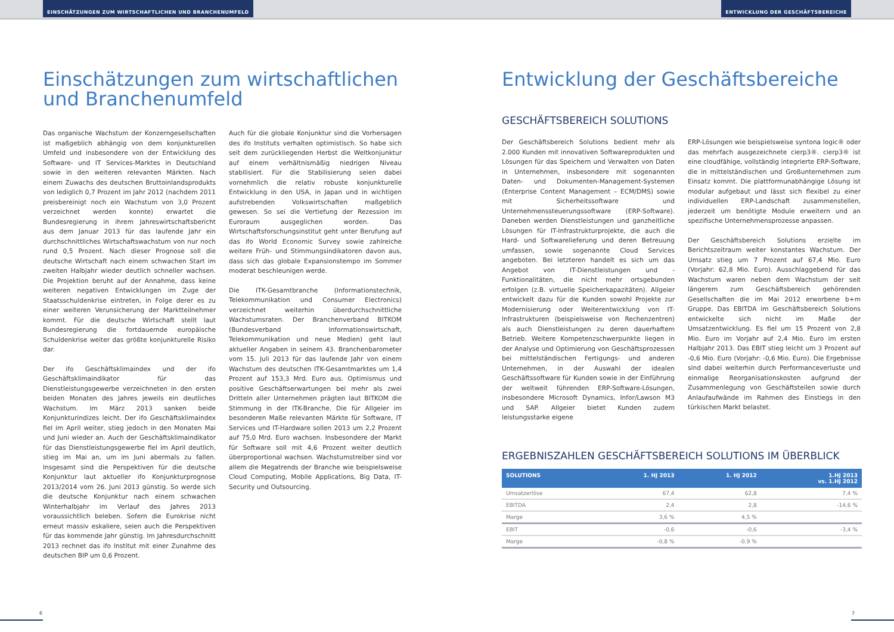EINSCHÄTZUNGEN ZUM WIRTSCHAFTLICHEN UND BRANCHENUMFELD
Einschätzungen zum wirtschaftlichen
und Branchenumfeld
Das organische Wachstum der Konzerngesellschaften ist maßgeblich abhängig von dem konjunkturellen Umfeld und insbesondere von der Entwicklung des Software- und IT Services-Marktes in Deutschland sowie in den weiteren relevanten Märkten. Nach einem Zuwachs des deutschen Bruttoinlandsprodukts von lediglich 0,7 Prozent im Jahr 2012 (nachdem 2011 preisbereinigt noch ein Wachstum von 3,0 Prozent verzeichnet werden konnte) erwartet die Bundesregierung in ihrem Jahreswirtschaftsbericht aus dem Januar 2013 für das laufende Jahr ein durchschnittliches Wirtschaftswachstum von nur noch rund 0,5 Prozent. Nach dieser Prognose soll die deutsche Wirtschaft nach einem schwachen Start im zweiten Halbjahr wieder deutlich schneller wachsen. Die Projektion beruht auf der Annahme, dass keine weiteren negativen Entwicklungen im Zuge der Staatsschuldenkrise eintreten, in Folge derer es zu einer weiteren Verunsicherung der Marktteilnehmer kommt. Für die deutsche Wirtschaft stellt laut Bundesregierung die fortdauernde europäische Schuldenkrise weiter das größte konjunkturelle Risiko dar.
Der ifo Geschäftsklimaindex und der ifo Geschäftsklimaindikator für das Dienstleistungsgewerbe verzeichneten in den ersten beiden Monaten des Jahres jeweils ein deutliches Wachstum. Im März 2013 sanken beide Konjunkturindizes leicht. Der ifo Geschäftsklimaindex fiel im April weiter, stieg jedoch in den Monaten Mai und Juni wieder an. Auch der Geschäftsklimaindikator für das Dienstleistungsgewerbe fiel im April deutlich, stieg im Mai an, um im Juni abermals zu fallen. Insgesamt sind die Perspektiven für die deutsche Konjunktur laut aktueller ifo Konjunkturprognose 2013/2014 vom 26. Juni 2013 günstig. So werde sich die deutsche Konjunktur nach einem schwachen Winterhalbjahr im Verlauf des Jahres 2013 voraussichtlich beleben. Sofern die Eurokrise nicht erneut massiv eskaliere, seien auch die Perspektiven für das kommende Jahr günstig. Im Jahresdurchschnitt 2013 rechnet das ifo Institut mit einer Zunahme des deutschen BIP um 0,6 Prozent.
Auch für die globale Konjunktur sind die Vorhersagen des ifo Instituts verhalten optimistisch. So habe sich seit dem zurückliegenden Herbst die Weltkonjunktur auf einem verhältnismäßig niedrigen Niveau stabilisiert. Für die Stabilisierung seien dabei vornehmlich die relativ robuste konjunkturelle Entwicklung in den USA, in Japan und in wichtigen aufstrebenden Volkswirtschaften maßgeblich gewesen. So sei die Vertiefung der Rezession im Euroraum ausgeglichen worden. Das Wirtschaftsforschungsinstitut geht unter Berufung auf das ifo World Economic Survey sowie zahlreiche weitere Früh- und Stimmungsindikatoren davon aus, dass sich das globale Expansionstempo im Sommer moderat beschleunigen werde.
Die ITK-Gesamtbranche (Informationstechnik, Telekommunikation und Consumer Electronics) verzeichnet weiterhin überdurchschnittliche Wachstumsraten. Der Branchenverband BITKOM (Bundesverband Informationswirtschaft, Telekommunikation und neue Medien) geht laut aktueller Angaben in seinem 43. Branchenbarometer vom 15. Juli 2013 für das laufende Jahr von einem Wachstum des deutschen ITK-Gesamtmarktes um 1,4 Prozent auf 153,3 Mrd. Euro aus. Optimismus und positive Geschäftserwartungen bei mehr als zwei Dritteln aller Unternehmen prägten laut BITKOM die Stimmung in der ITK-Branche. Die für Allgeier im besonderen Maße relevanten Märkte für Software, IT Services und IT-Hardware sollen 2013 um 2,2 Prozent auf 75,0 Mrd. Euro wachsen. Insbesondere der Markt für Software soll mit 4,6 Prozent weiter deutlich überproportional wachsen. Wachstumstreiber sind vor allem die Megatrends der Branche wie beispielsweise Cloud Computing, Mobile Applications, Big Data, IT-Security und Outsourcing.
6
ENTWICKLUNG DER GESCHÄFTSBEREICHE
Entwicklung der Geschäftsbereiche
GESCHÄFTSBEREICH SOLUTIONS
Der Geschäftsbereich Solutions bedient mehr als 2.000 Kunden mit innovativen Softwareprodukten und Lösungen für das Speichern und Verwalten von Daten in Unternehmen, insbesondere mit sogenannten Daten- und Dokumenten-Management-Systemen (Enterprise Content Management – ECM/DMS) sowie mit Sicherheitssoftware und Unternehmenssteuerungssoftware (ERP-Software). Daneben werden Dienstleistungen und ganzheitliche Lösungen für IT-Infrastrukturprojekte, die auch die Hard- und Softwarelieferung und deren Betreuung umfassen, sowie sogenannte Cloud Services angeboten. Bei letzteren handelt es sich um das Angebot von IT-Dienstleistungen und -Funktionalitäten, die nicht mehr ortsgebunden erfolgen (z.B. virtuelle Speicherkapazitäten). Allgeier entwickelt dazu für die Kunden sowohl Projekte zur Modernisierung oder Weiterentwicklung von IT-Infrastrukturen (beispielsweise von Rechenzentren) als auch Dienstleistungen zu deren dauerhaftem Betrieb. Weitere Kompetenzschwerpunkte liegen in der Analyse und Optimierung von Geschäftsprozessen bei mittelständischen Fertigungs- und anderen Unternehmen, in der Auswahl der idealen Geschäftssoftware für Kunden sowie in der Einführung der weltweit führenden ERP-Software-Lösungen, insbesondere Microsoft Dynamics, Infor/Lawson M3 und SAP. Allgeier bietet Kunden zudem leistungsstarke eigene
ERP-Lösungen wie beispielsweise syntona logic® oder das mehrfach ausgezeichnete cierp3®. cierp3® ist eine cloudfähige, vollständig integrierte ERP-Software, die in mittelständischen und Großunternehmen zum Einsatz kommt. Die plattformunabhängige Lösung ist modular aufgebaut und lässt sich flexibel zu einer individuellen ERP-Landschaft zusammenstellen, jederzeit um benötigte Module erweitern und an spezifische Unternehmensprozesse anpassen.
Der Geschäftsbereich Solutions erzielte im Berichtszeitraum weiter konstantes Wachstum. Der Umsatz stieg um 7 Prozent auf 67,4 Mio. Euro (Vorjahr: 62,8 Mio. Euro). Ausschlaggebend für das Wachstum waren neben dem Wachstum der seit längerem zum Geschäftsbereich gehörenden Gesellschaften die im Mai 2012 erworbene b+m Gruppe. Das EBITDA im Geschäftsbereich Solutions entwickelte sich nicht im Maße der Umsatzentwicklung. Es fiel um 15 Prozent von 2,8 Mio. Euro im Vorjahr auf 2,4 Mio. Euro im ersten Halbjahr 2013. Das EBIT stieg leicht um 3 Prozent auf -0,6 Mio. Euro (Vorjahr: -0,6 Mio. Euro). Die Ergebnisse sind dabei weiterhin durch Performanceverluste und einmalige Reorganisationskosten aufgrund der Zusammenlegung von Geschäftsteilen sowie durch Anlaufaufwände im Rahmen des Einstiegs in den türkischen Markt belastet.
ERGEBNISZAHLEN GESCHÄFTSBEREICH SOLUTIONS IM ÜBERBLICK
| SOLUTIONS | 1. HJ 2013 | 1. HJ 2012 | 1.HJ 2013 vs. 1.HJ 2012 |
| --- | --- | --- | --- |
| Umsatzerlöse | 67,4 | 62,8 | 7,4 % |
| EBITDA | 2,4 | 2,8 | -14,6 % |
| Marge | 3,6 % | 4,5 % | |
| EBIT | -0,6 | -0,6 | -3,4 % |
| Marge | -0,8 % | -0,9 % | |
7